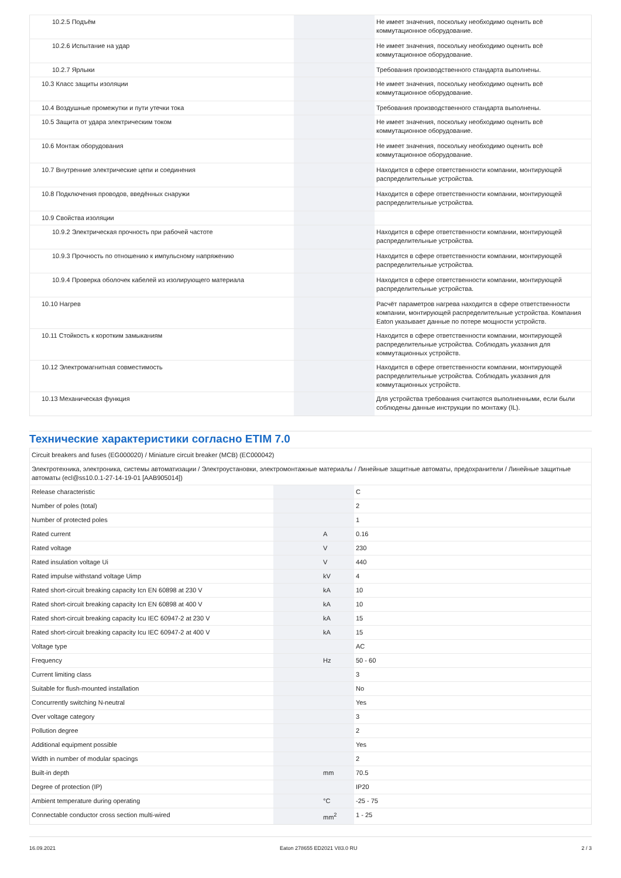| 10.2.5 Подъём | | | Не имеет значения, поскольку необходимо оценить всё коммутационное оборудование. |
| 10.2.6 Испытание на удар | | | Не имеет значения, поскольку необходимо оценить всё коммутационное оборудование. |
| 10.2.7 Ярлыки | | | Требования производственного стандарта выполнены. |
| 10.3 Класс защиты изоляции | | | Не имеет значения, поскольку необходимо оценить всё коммутационное оборудование. |
| 10.4 Воздушные промежутки и пути утечки тока | | | Требования производственного стандарта выполнены. |
| 10.5 Защита от удара электрическим током | | | Не имеет значения, поскольку необходимо оценить всё коммутационное оборудование. |
| 10.6 Монтаж оборудования | | | Не имеет значения, поскольку необходимо оценить всё коммутационное оборудование. |
| 10.7 Внутренние электрические цепи и соединения | | | Находится в сфере ответственности компании, монтирующей распределительные устройства. |
| 10.8 Подключения проводов, введённых снаружи | | | Находится в сфере ответственности компании, монтирующей распределительные устройства. |
| 10.9 Свойства изоляции | | | |
| 10.9.2 Электрическая прочность при рабочей частоте | | | Находится в сфере ответственности компании, монтирующей распределительные устройства. |
| 10.9.3 Прочность по отношению к импульсному напряжению | | | Находится в сфере ответственности компании, монтирующей распределительные устройства. |
| 10.9.4 Проверка оболочек кабелей из изолирующего материала | | | Находится в сфере ответственности компании, монтирующей распределительные устройства. |
| 10.10 Нагрев | | | Расчёт параметров нагрева находится в сфере ответственности компании, монтирующей распределительные устройства. Компания Eaton указывает данные по потере мощности устройств. |
| 10.11 Стойкость к коротким замыканиям | | | Находится в сфере ответственности компании, монтирующей распределительные устройства. Соблюдать указания для коммутационных устройств. |
| 10.12 Электромагнитная совместимость | | | Находится в сфере ответственности компании, монтирующей распределительные устройства. Соблюдать указания для коммутационных устройств. |
| 10.13 Механическая функция | | | Для устройства требования считаются выполненными, если были соблюдены данные инструкции по монтажу (IL). |
Технические характеристики согласно ETIM 7.0
| Circuit breakers and fuses (EG000020) / Miniature circuit breaker (MCB) (EC000042) | | | |
| Электротехника, электроника, системы автоматизации / Электроустановки, электромонтажные материалы / Линейные защитные автоматы, предохранители / Линейные защитные автоматы (ecl@ss10.0.1-27-14-19-01 [AAB905014]) | | | |
| Release characteristic | | | C |
| Number of poles (total) | | | 2 |
| Number of protected poles | | | 1 |
| Rated current | | A | 0.16 |
| Rated voltage | | V | 230 |
| Rated insulation voltage Ui | | V | 440 |
| Rated impulse withstand voltage Uimp | | kV | 4 |
| Rated short-circuit breaking capacity Icn EN 60898 at 230 V | | kA | 10 |
| Rated short-circuit breaking capacity Icn EN 60898 at 400 V | | kA | 10 |
| Rated short-circuit breaking capacity Icu IEC 60947-2 at 230 V | | kA | 15 |
| Rated short-circuit breaking capacity Icu IEC 60947-2 at 400 V | | kA | 15 |
| Voltage type | | | AC |
| Frequency | | Hz | 50 - 60 |
| Current limiting class | | | 3 |
| Suitable for flush-mounted installation | | | No |
| Concurrently switching N-neutral | | | Yes |
| Over voltage category | | | 3 |
| Pollution degree | | | 2 |
| Additional equipment possible | | | Yes |
| Width in number of modular spacings | | | 2 |
| Built-in depth | | mm | 70.5 |
| Degree of protection (IP) | | | IP20 |
| Ambient temperature during operating | | °C | -25 - 75 |
| Connectable conductor cross section multi-wired | | mm<sup>2</sup> | 1 - 25 |
16.09.2021 Eaton 278655 ED2021 V83.0 RU 2 / 3